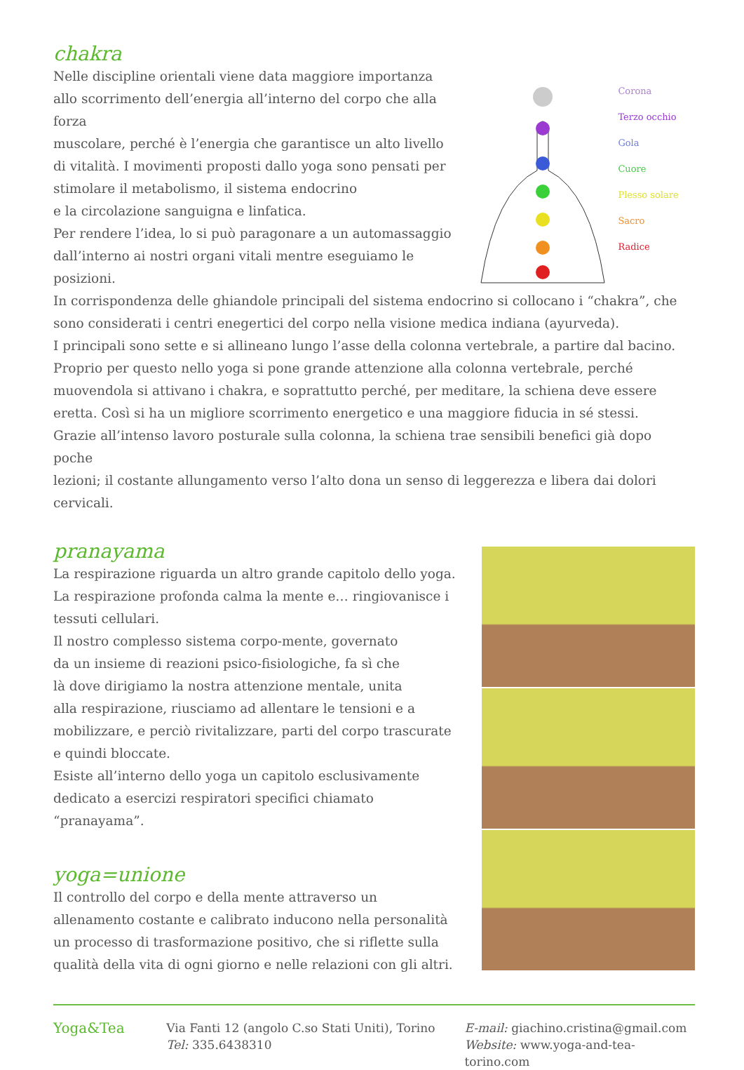chakra
Nelle discipline orientali viene data maggiore importanza
allo scorrimento dell’energia all’interno del corpo che alla forza
muscolare, perché è l’energia che garantisce un alto livello
di vitalità. I movimenti proposti dallo yoga sono pensati per
stimolare il metabolismo, il sistema endocrino
e la circolazione sanguigna e linfatica.
Per rendere l’idea, lo si può paragonare a un automassaggio
dall’interno ai nostri organi vitali mentre eseguiamo le
posizioni.
Corona
Terzo occhio
Gola
Cuore
Plesso solare
Sacro
Radice
In corrispondenza delle ghiandole principali del sistema endocrino si collocano i “chakra”, che
sono considerati i centri enegertici del corpo nella visione medica indiana (ayurveda).
I principali sono sette e si allineano lungo l’asse della colonna vertebrale, a partire dal bacino.
Proprio per questo nello yoga si pone grande attenzione alla colonna vertebrale, perché
muovendola si attivano i chakra, e soprattutto perché, per meditare, la schiena deve essere
eretta. Così si ha un migliore scorrimento energetico e una maggiore fiducia in sé stessi.
Grazie all’intenso lavoro posturale sulla colonna, la schiena trae sensibili benefici già dopo poche
lezioni; il costante allungamento verso l’alto dona un senso di leggerezza e libera dai dolori
cervicali.
pranayama
La respirazione riguarda un altro grande capitolo dello yoga.
La respirazione profonda calma la mente e… ringiovanisce i
tessuti cellulari.
Il nostro complesso sistema corpo-mente, governato
da un insieme di reazioni psico-fisiologiche, fa sì che
là dove dirigiamo la nostra attenzione mentale, unita
alla respirazione, riusciamo ad allentare le tensioni e a
mobilizzare, e perciò rivitalizzare, parti del corpo trascurate
e quindi bloccate.
Esiste all’interno dello yoga un capitolo esclusivamente
dedicato a esercizi respiratori specifici chiamato
“pranayama”.
yoga=unione
Il controllo del corpo e della mente attraverso un
allenamento costante e calibrato inducono nella personalità
un processo di trasformazione positivo, che si riflette sulla
qualità della vita di ogni giorno e nelle relazioni con gli altri.
Yoga&Tea
Via Fanti 12 (angolo C.so Stati Uniti), Torino
Tel: 335.6438310
E-mail: giachino.cristina@gmail.com
Website: www.yoga-and-tea-torino.com